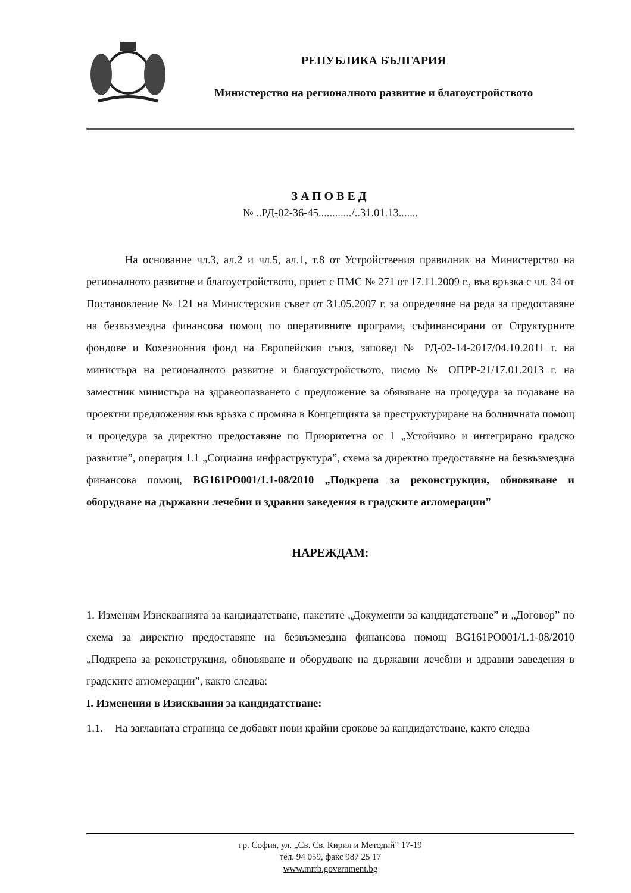РЕПУБЛИКА БЪЛГАРИЯ
Министерство на регионалното развитие и благоустройството
ЗАПОВЕД
№ ..РД-02-36-45............/..31.01.13.......
На основание чл.3, ал.2 и чл.5, ал.1, т.8 от Устройствения правилник на Министерство на регионалното развитие и благоустройството, приет с ПМС № 271 от 17.11.2009 г., във връзка с чл. 34 от Постановление № 121 на Министерския съвет от 31.05.2007 г. за определяне на реда за предоставяне на безвъзмездна финансова помощ по оперативните програми, съфинансирани от Структурните фондове и Кохезионния фонд на Европейския съюз, заповед № РД-02-14-2017/04.10.2011 г. на министъра на регионалното развитие и благоустройството, писмо № ОПРР-21/17.01.2013 г. на заместник министъра на здравеопазването с предложение за обявяване на процедура за подаване на проектни предложения във връзка с промяна в Концепцията за преструктуриране на болничната помощ и процедура за директно предоставяне по Приоритетна ос 1 „Устойчиво и интегрирано градско развитие”, операция 1.1 „Социална инфраструктура”, схема за директно предоставяне на безвъзмездна финансова помощ, BG161PO001/1.1-08/2010 „Подкрепа за реконструкция, обновяване и оборудване на държавни лечебни и здравни заведения в градските агломерации”
НАРЕЖДАМ:
1. Изменям Изискванията за кандидатстване, пакетите „Документи за кандидатстване” и „Договор” по схема за директно предоставяне на безвъзмездна финансова помощ BG161PO001/1.1-08/2010 „Подкрепа за реконструкция, обновяване и оборудване на държавни лечебни и здравни заведения в градските агломерации”, както следва:
I. Изменения в Изисквания за кандидатстване:
1.1. На заглавната страница се добавят нови крайни срокове за кандидатстване, както следва
гр. София, ул. „Св. Св. Кирил и Методий” 17-19
тел. 94 059, факс 987 25 17
www.mrrb.government.bg